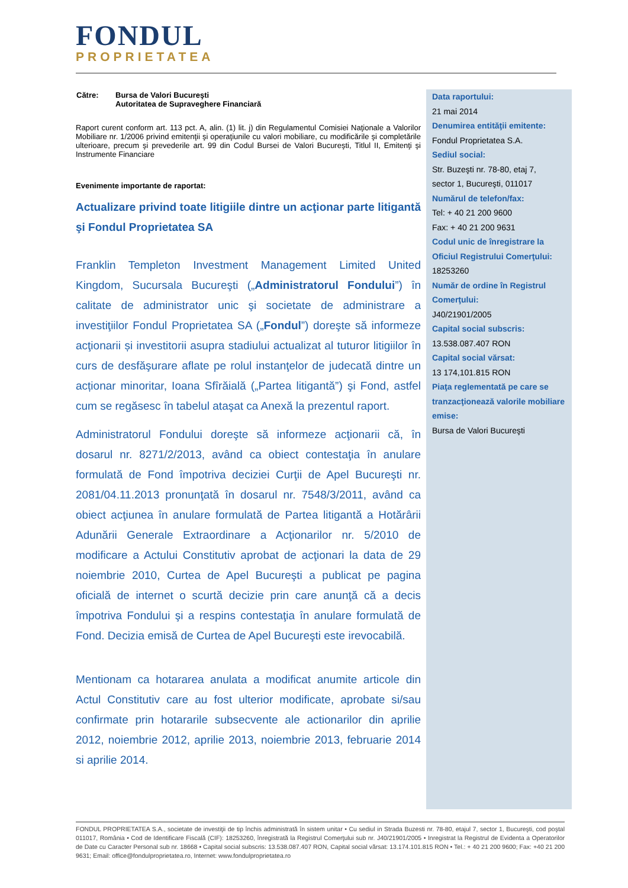FONDUL
PROPRIETATEA
| Către: | Bursa de Valori Bucureşti Autoritatea de Supraveghere Financiară |
Raport curent conform art. 113 pct. A, alin. (1) lit. j) din Regulamentul Comisiei Naţionale a Valorilor Mobiliare nr. 1/2006 privind emitenţii şi operaţiunile cu valori mobiliare, cu modificările şi completările ulterioare, precum şi prevederile art. 99 din Codul Bursei de Valori Bucureşti, Titlul II, Emitenţi şi Instrumente Financiare
Evenimente importante de raportat:
Actualizare privind toate litigiile dintre un acţionar parte litigantă şi Fondul Proprietatea SA
Franklin Templeton Investment Management Limited United Kingdom, Sucursala Bucureşti („Administratorul Fondului”) în calitate de administrator unic şi societate de administrare a investiţiilor Fondul Proprietatea SA („Fondul”) doreşte să informeze acţionarii și investitorii asupra stadiului actualizat al tuturor litigiilor în curs de desfăşurare aflate pe rolul instanţelor de judecată dintre un acționar minoritar, Ioana Sfîrăială („Partea litigantă”) şi Fond, astfel cum se regăsesc în tabelul ataşat ca Anexă la prezentul raport.
Administratorul Fondului doreşte să informeze acţionarii că, în dosarul nr. 8271/2/2013, având ca obiect contestaţia în anulare formulată de Fond împotriva deciziei Curţii de Apel Bucureşti nr. 2081/04.11.2013 pronunţată în dosarul nr. 7548/3/2011, având ca obiect acţiunea în anulare formulată de Partea litigantă a Hotărârii Adunării Generale Extraordinare a Acţionarilor nr. 5/2010 de modificare a Actului Constitutiv aprobat de acţionari la data de 29 noiembrie 2010, Curtea de Apel Bucureşti a publicat pe pagina oficială de internet o scurtă decizie prin care anunţă că a decis împotriva Fondului şi a respins contestaţia în anulare formulată de Fond. Decizia emisă de Curtea de Apel Bucureşti este irevocabilă.
Mentionam ca hotararea anulata a modificat anumite articole din Actul Constitutiv care au fost ulterior modificate, aprobate si/sau confirmate prin hotararile subsecvente ale actionarilor din aprilie 2012, noiembrie 2012, aprilie 2013, noiembrie 2013, februarie 2014 si aprilie 2014.
Data raportului:
21 mai 2014
Denumirea entităţii emitente:
Fondul Proprietatea S.A.
Sediul social:
Str. Buzeşti nr. 78-80, etaj 7,
sector 1, Bucureşti, 011017
Numărul de telefon/fax:
Tel: + 40 21 200 9600
Fax: + 40 21 200 9631
Codul unic de înregistrare la Oficiul Registrului Comerţului:
18253260
Număr de ordine în Registrul Comerţului:
J40/21901/2005
Capital social subscris:
13.538.087.407 RON
Capital social vărsat:
13 174,101.815 RON
Piaţa reglementată pe care se tranzacţionează valorile mobiliare emise:
Bursa de Valori Bucureşti
FONDUL PROPRIETATEA S.A., societate de investiţii de tip închis administrată în sistem unitar • Cu sediul in Strada Buzesti nr. 78-80, etajul 7, sector 1, Bucureşti, cod poştal 011017, România • Cod de Identificare Fiscală (CIF): 18253260, înregistrată la Registrul Comerţului sub nr. J40/21901/2005 • Inregistrat la Registrul de Evidenta a Operatorilor de Date cu Caracter Personal sub nr. 18668 • Capital social subscris: 13.538.087.407 RON, Capital social vărsat: 13.174.101.815 RON • Tel.: + 40 21 200 9600; Fax: +40 21 200 9631; Email: office@fondulproprietatea.ro, Internet: www.fondulproprietatea.ro